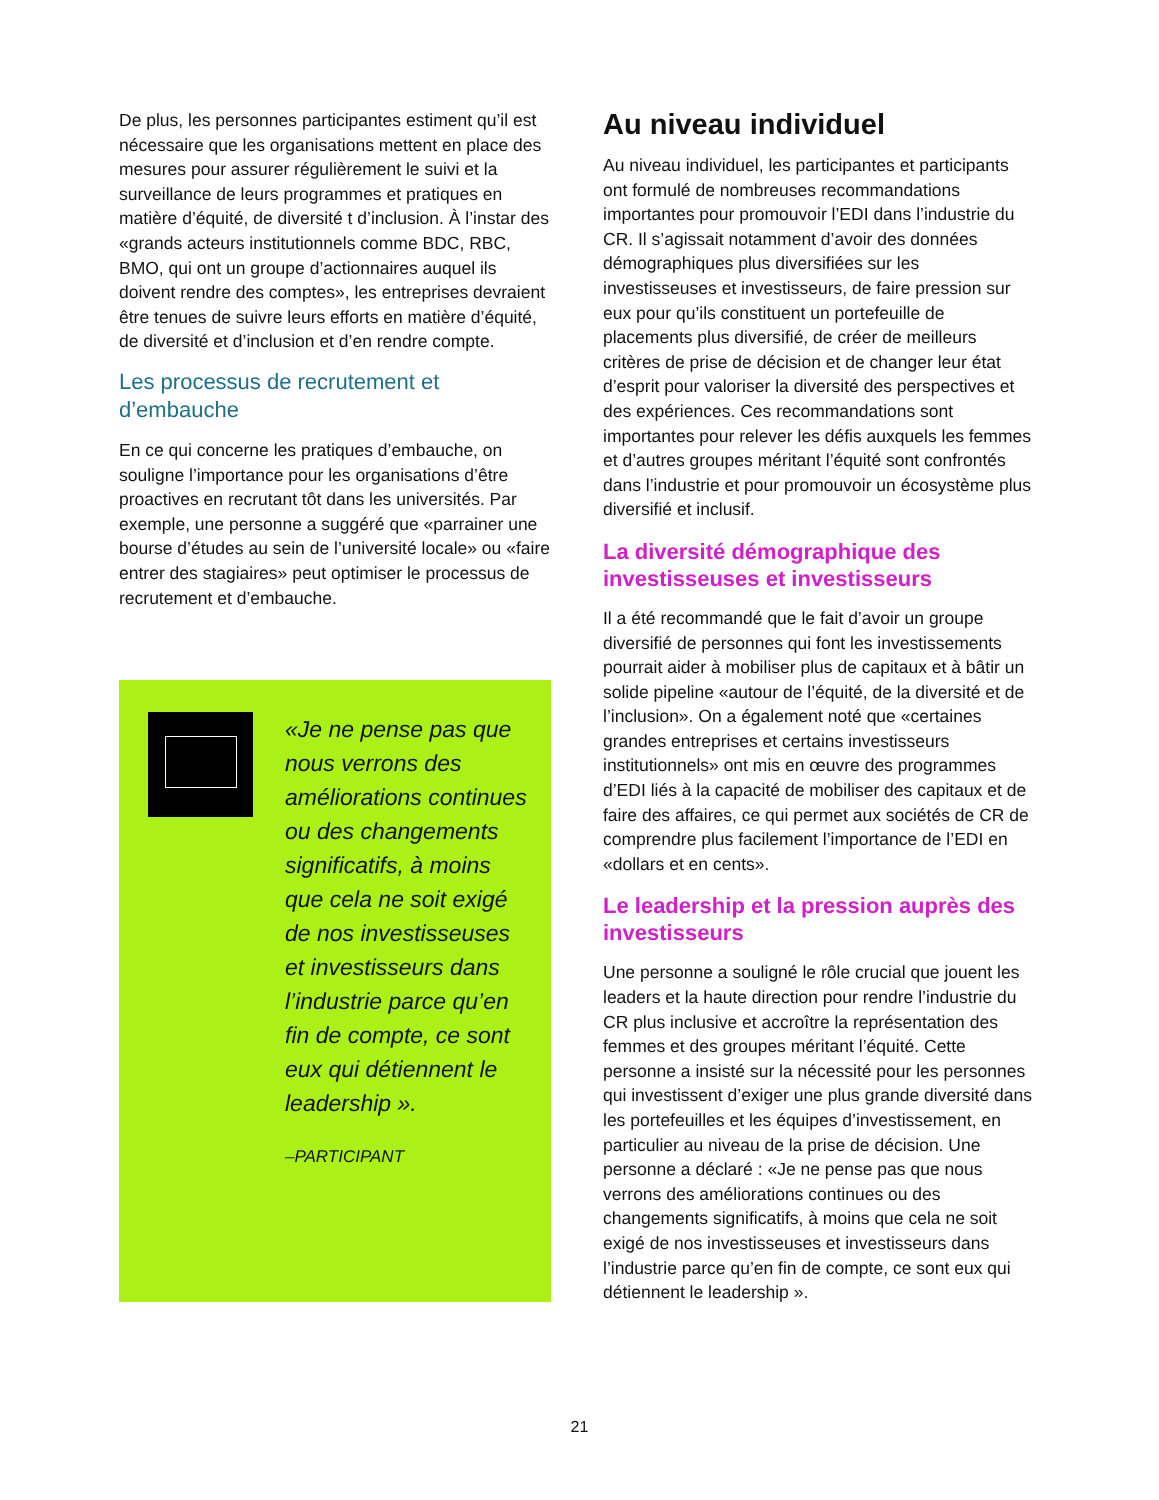De plus, les personnes participantes estiment qu’il est nécessaire que les organisations mettent en place des mesures pour assurer régulièrement le suivi et la surveillance de leurs programmes et pratiques en matière d’équité, de diversité t d’inclusion. À l’instar des «grands acteurs institutionnels comme BDC, RBC, BMO, qui ont un groupe d’actionnaires auquel ils doivent rendre des comptes», les entreprises devraient être tenues de suivre leurs efforts en matière d’équité, de diversité et d’inclusion et d’en rendre compte.
Les processus de recrutement et d’embauche
En ce qui concerne les pratiques d’embauche, on souligne l’importance pour les organisations d’être proactives en recrutant tôt dans les universités. Par exemple, une personne a suggéré que «parrainer une bourse d’études au sein de l’université locale» ou «faire entrer des stagiaires» peut optimiser le processus de recrutement et d’embauche.
«Je ne pense pas que nous verrons des améliorations continues ou des changements significatifs, à moins que cela ne soit exigé de nos investisseuses et investisseurs dans l’industrie parce qu’en fin de compte, ce sont eux qui détiennent le leadership ».
–PARTICIPANT
Au niveau individuel
Au niveau individuel, les participantes et participants ont formulé de nombreuses recommandations importantes pour promouvoir l’EDI dans l’industrie du CR. Il s’agissait notamment d’avoir des données démographiques plus diversifiées sur les investisseuses et investisseurs, de faire pression sur eux pour qu’ils constituent un portefeuille de placements plus diversifié, de créer de meilleurs critères de prise de décision et de changer leur état d’esprit pour valoriser la diversité des perspectives et des expériences. Ces recommandations sont importantes pour relever les défis auxquels les femmes et d’autres groupes méritant l’équité sont confrontés dans l’industrie et pour promouvoir un écosystème plus diversifié et inclusif.
La diversité démographique des investisseuses et investisseurs
Il a été recommandé que le fait d’avoir un groupe diversifié de personnes qui font les investissements pourrait aider à mobiliser plus de capitaux et à bâtir un solide pipeline «autour de l’équité, de la diversité et de l’inclusion». On a également noté que «certaines grandes entreprises et certains investisseurs institutionnels» ont mis en œuvre des programmes d’EDI liés à la capacité de mobiliser des capitaux et de faire des affaires, ce qui permet aux sociétés de CR de comprendre plus facilement l’importance de l’EDI en «dollars et en cents».
Le leadership et la pression auprès des investisseurs
Une personne a souligné le rôle crucial que jouent les leaders et la haute direction pour rendre l’industrie du CR plus inclusive et accroître la représentation des femmes et des groupes méritant l’équité. Cette personne a insisté sur la nécessité pour les personnes qui investissent d’exiger une plus grande diversité dans les portefeuilles et les équipes d’investissement, en particulier au niveau de la prise de décision. Une personne a déclaré : «Je ne pense pas que nous verrons des améliorations continues ou des changements significatifs, à moins que cela ne soit exigé de nos investisseuses et investisseurs dans l’industrie parce qu’en fin de compte, ce sont eux qui détiennent le leadership ».
21